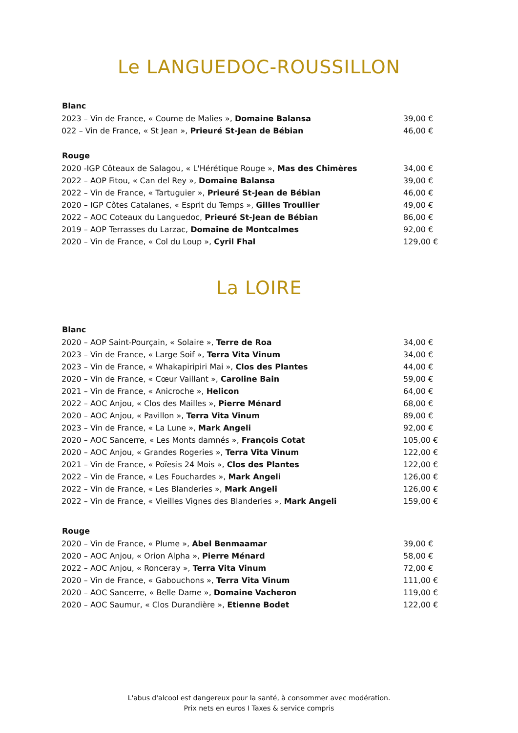Le LANGUEDOC-ROUSSILLON
| Blanc | |
| --- | --- |
| 2023 – Vin de France, « Coume de Malies », Domaine Balansa | 39,00 € |
| 022 – Vin de France, « St Jean », Prieuré St-Jean de Bébian | 46,00 € |
| Rouge | |
| 2020 -IGP Côteaux de Salagou, « L'Hérétique Rouge », Mas des Chimères | 34,00 € |
| 2022 – AOP Fitou, « Can del Rey », Domaine Balansa | 39,00 € |
| 2022 – Vin de France, « Tartuguier », Prieuré St-Jean de Bébian | 46,00 € |
| 2020 – IGP Côtes Catalanes, « Esprit du Temps », Gilles Troullier | 49,00 € |
| 2022 – AOC Coteaux du Languedoc, Prieuré St-Jean de Bébian | 86,00 € |
| 2019 – AOP Terrasses du Larzac, Domaine de Montcalmes | 92,00 € |
| 2020 – Vin de France, « Col du Loup », Cyril Fhal | 129,00 € |
La LOIRE
| Blanc | |
| --- | --- |
| 2020 – AOP Saint-Pourçain, « Solaire », Terre de Roa | 34,00 € |
| 2023 – Vin de France, « Large Soif », Terra Vita Vinum | 34,00 € |
| 2023 – Vin de France, « Whakapiripiri Mai », Clos des Plantes | 44,00 € |
| 2020 – Vin de France, « Cœur Vaillant », Caroline Bain | 59,00 € |
| 2021 – Vin de France, « Anicroche », Helicon | 64,00 € |
| 2022 – AOC Anjou, « Clos des Mailles », Pierre Ménard | 68,00 € |
| 2020 – AOC Anjou, « Pavillon », Terra Vita Vinum | 89,00 € |
| 2023 – Vin de France, « La Lune », Mark Angeli | 92,00 € |
| 2020 – AOC Sancerre, « Les Monts damnés », François Cotat | 105,00 € |
| 2020 – AOC Anjou, « Grandes Rogeries », Terra Vita Vinum | 122,00 € |
| 2021 – Vin de France, « Poïesis 24 Mois », Clos des Plantes | 122,00 € |
| 2022 – Vin de France, « Les Fouchardes », Mark Angeli | 126,00 € |
| 2022 – Vin de France, « Les Blanderies », Mark Angeli | 126,00 € |
| 2022 – Vin de France, « Vieilles Vignes des Blanderies », Mark Angeli | 159,00 € |
| Rouge | |
| 2020 – Vin de France, « Plume », Abel Benmaamar | 39,00 € |
| 2020 – AOC Anjou, « Orion Alpha », Pierre Ménard | 58,00 € |
| 2022 – AOC Anjou, « Ronceray », Terra Vita Vinum | 72,00 € |
| 2020 – Vin de France, « Gabouchons », Terra Vita Vinum | 111,00 € |
| 2020 – AOC Sancerre, « Belle Dame », Domaine Vacheron | 119,00 € |
| 2020 – AOC Saumur, « Clos Durandière », Etienne Bodet | 122,00 € |
L'abus d'alcool est dangereux pour la santé, à consommer avec modération.
Prix nets en euros I Taxes & service compris